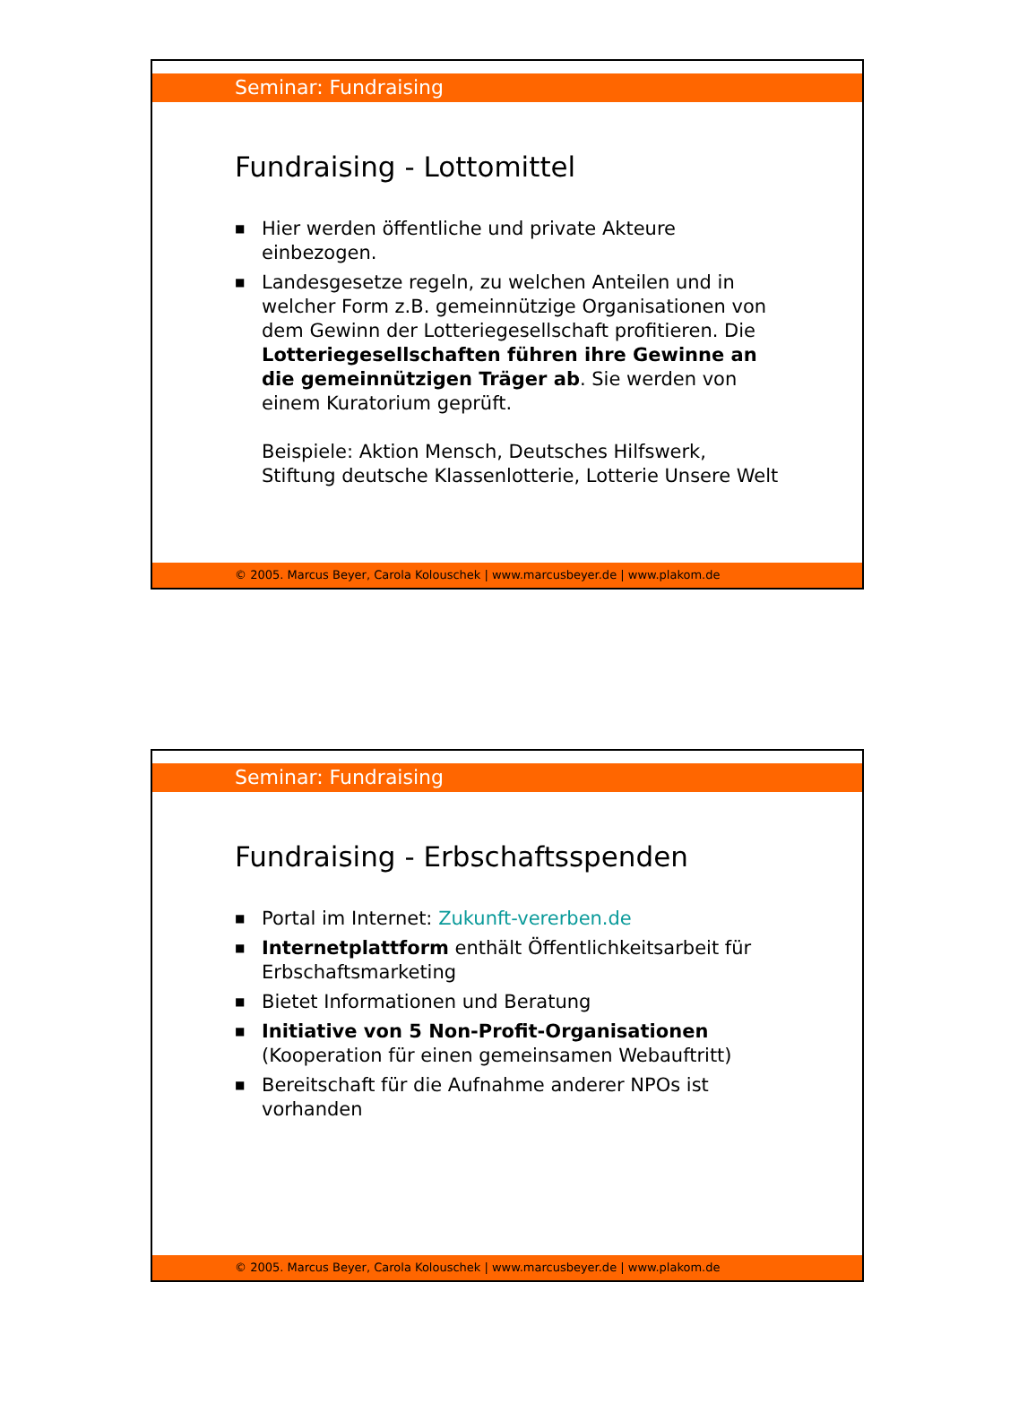Seminar: Fundraising
Fundraising - Lottomittel
■ Hier werden öffentliche und private Akteure einbezogen.
■ Landesgesetze regeln, zu welchen Anteilen und in welcher Form z.B. gemeinnützige Organisationen von dem Gewinn der Lotteriegesellschaft profitieren. Die Lotteriegesellschaften führen ihre Gewinne an die gemeinnützigen Träger ab. Sie werden von einem Kuratorium geprüft.
Beispiele: Aktion Mensch, Deutsches Hilfswerk, Stiftung deutsche Klassenlotterie, Lotterie Unsere Welt
© 2005. Marcus Beyer, Carola Kolouschek | www.marcusbeyer.de | www.plakom.de
Seminar: Fundraising
Fundraising - Erbschaftsspenden
■ Portal im Internet: Zukunft-vererben.de
■ Internetplattform enthält Öffentlichkeitsarbeit für Erbschaftsmarketing
■ Bietet Informationen und Beratung
■ Initiative von 5 Non-Profit-Organisationen (Kooperation für einen gemeinsamen Webauftritt)
■ Bereitschaft für die Aufnahme anderer NPOs ist vorhanden
© 2005. Marcus Beyer, Carola Kolouschek | www.marcusbeyer.de | www.plakom.de